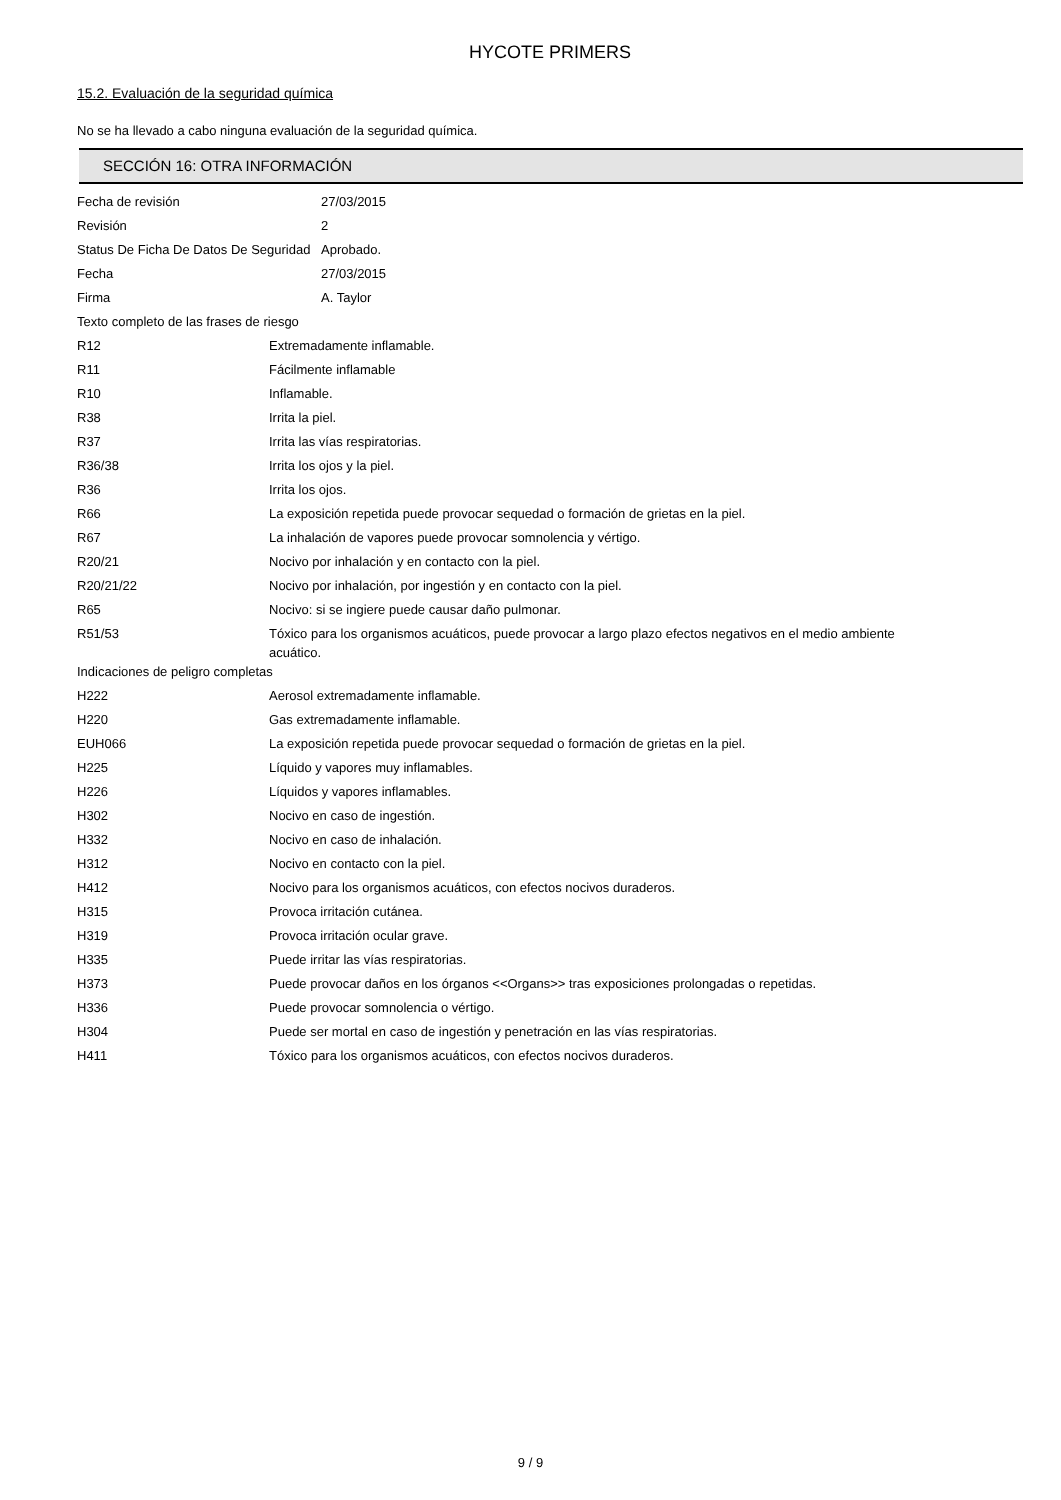HYCOTE PRIMERS
15.2. Evaluación de la seguridad química
No se ha llevado a cabo ninguna evaluación de la seguridad química.
SECCIÓN 16: OTRA INFORMACIÓN
| Fecha de revisión | 27/03/2015 |
| Revisión | 2 |
| Status De Ficha De Datos De Seguridad | Aprobado. |
| Fecha | 27/03/2015 |
| Firma | A. Taylor |
| Texto completo de las frases de riesgo | |
| R12 | Extremadamente inflamable. |
| R11 | Fácilmente inflamable |
| R10 | Inflamable. |
| R38 | Irrita la piel. |
| R37 | Irrita las vías respiratorias. |
| R36/38 | Irrita los ojos y la piel. |
| R36 | Irrita los ojos. |
| R66 | La exposición repetida puede provocar sequedad o formación de grietas en la piel. |
| R67 | La inhalación de vapores puede provocar somnolencia y vértigo. |
| R20/21 | Nocivo por inhalación y en contacto con la piel. |
| R20/21/22 | Nocivo por inhalación, por ingestión y en contacto con la piel. |
| R65 | Nocivo: si se ingiere puede causar daño pulmonar. |
| R51/53 | Tóxico para los organismos acuáticos, puede provocar a largo plazo efectos negativos en el medio ambiente acuático. |
| Indicaciones de peligro completas | |
| H222 | Aerosol extremadamente inflamable. |
| H220 | Gas extremadamente inflamable. |
| EUH066 | La exposición repetida puede provocar sequedad o formación de grietas en la piel. |
| H225 | Líquido y vapores muy inflamables. |
| H226 | Líquidos y vapores inflamables. |
| H302 | Nocivo en caso de ingestión. |
| H332 | Nocivo en caso de inhalación. |
| H312 | Nocivo en contacto con la piel. |
| H412 | Nocivo para los organismos acuáticos, con efectos nocivos duraderos. |
| H315 | Provoca irritación cutánea. |
| H319 | Provoca irritación ocular grave. |
| H335 | Puede irritar las vías respiratorias. |
| H373 | Puede provocar daños en los órganos <<Organs>> tras exposiciones prolongadas o repetidas. |
| H336 | Puede provocar somnolencia o vértigo. |
| H304 | Puede ser mortal en caso de ingestión y penetración en las vías respiratorias. |
| H411 | Tóxico para los organismos acuáticos, con efectos nocivos duraderos. |
9 / 9